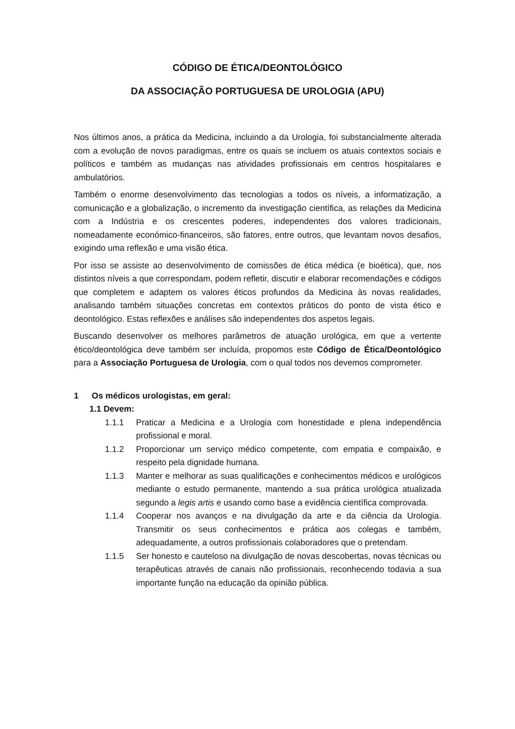CÓDIGO DE ÉTICA/DEONTOLÓGICO
DA ASSOCIAÇÃO PORTUGUESA DE UROLOGIA (APU)
Nos últimos anos, a prática da Medicina, incluindo a da Urologia, foi substancialmente alterada com a evolução de novos paradigmas, entre os quais se incluem os atuais contextos sociais e políticos e também as mudanças nas atividades profissionais em centros hospitalares e ambulatórios.
Também o enorme desenvolvimento das tecnologias a todos os níveis, a informatização, a comunicação e a globalização, o incremento da investigação científica, as relações da Medicina com a Indústria e os crescentes poderes, independentes dos valores tradicionais, nomeadamente económico-financeiros, são fatores, entre outros, que levantam novos desafios, exigindo uma reflexão e uma visão ética.
Por isso se assiste ao desenvolvimento de comissões de ética médica (e bioética), que, nos distintos níveis a que correspondam, podem refletir, discutir e elaborar recomendações e códigos que completem e adaptem os valores éticos profundos da Medicina às novas realidades, analisando também situações concretas em contextos práticos do ponto de vista ético e deontológico. Estas reflexões e análises são independentes dos aspetos legais.
Buscando desenvolver os melhores parâmetros de atuação urológica, em que a vertente ético/deontológica deve também ser incluída, propomos este Código de Ética/Deontológico para a Associação Portuguesa de Urologia, com o qual todos nos devemos comprometer.
1 Os médicos urologistas, em geral:
1.1 Devem:
1.1.1 Praticar a Medicina e a Urologia com honestidade e plena independência profissional e moral.
1.1.2 Proporcionar um serviço médico competente, com empatia e compaixão, e respeito pela dignidade humana.
1.1.3 Manter e melhorar as suas qualificações e conhecimentos médicos e urológicos mediante o estudo permanente, mantendo a sua prática urológica atualizada segundo a legis artis e usando como base a evidência científica comprovada.
1.1.4 Cooperar nos avanços e na divulgação da arte e da ciência da Urologia. Transmitir os seus conhecimentos e prática aos colegas e também, adequadamente, a outros profissionais colaboradores que o pretendam.
1.1.5 Ser honesto e cauteloso na divulgação de novas descobertas, novas técnicas ou terapêuticas através de canais não profissionais, reconhecendo todavia a sua importante função na educação da opinião pública.